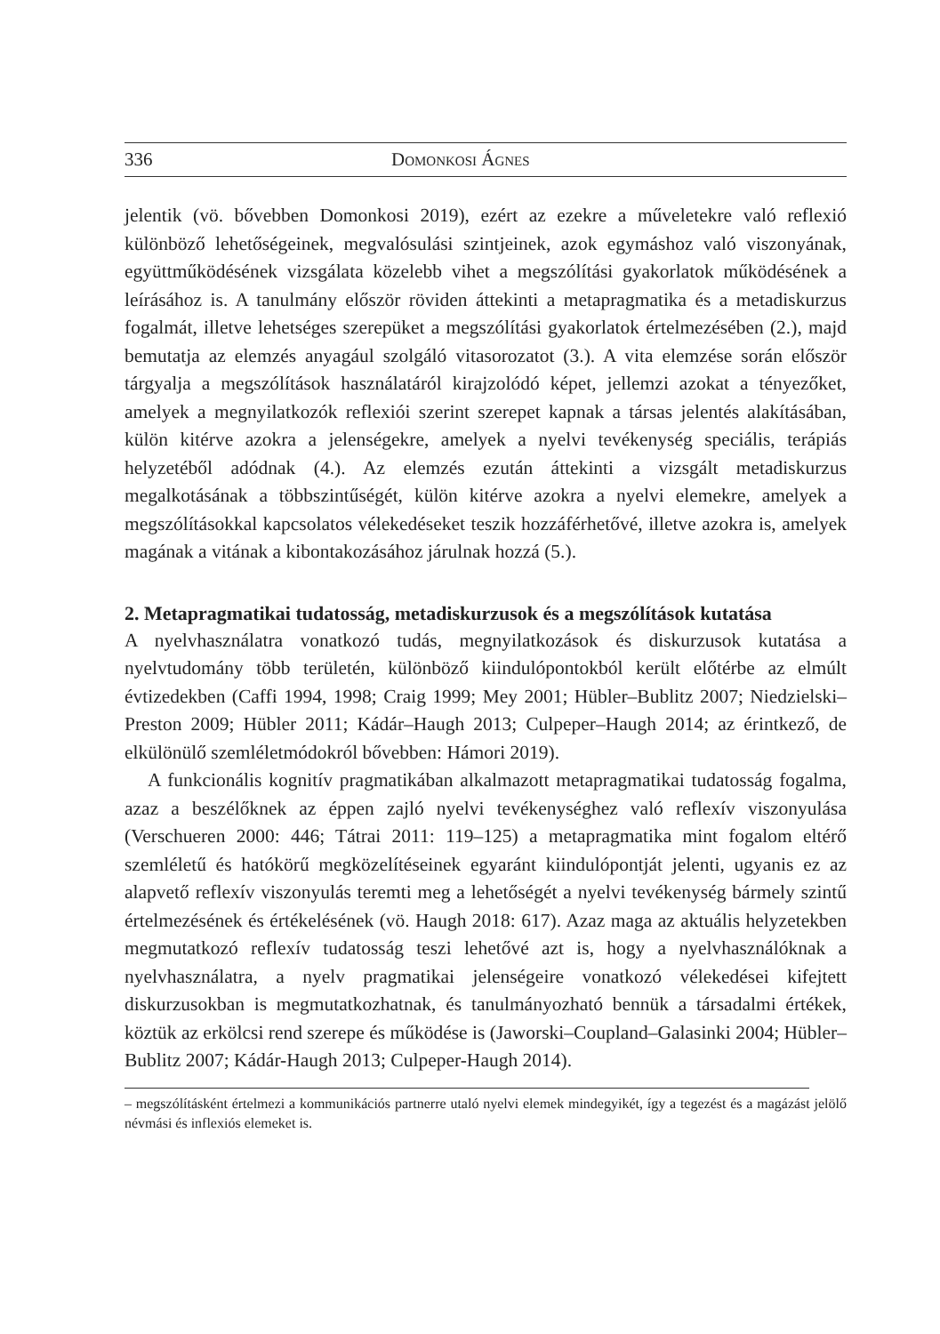336 Domonkosi Ágnes
jelentik (vö. bővebben Domonkosi 2019), ezért az ezekre a műveletekre való reflexió különböző lehetőségeinek, megvalósulási szintjeinek, azok egymáshoz való viszonyának, együttműködésének vizsgálata közelebb vihet a megszólítási gyakorlatok működésének a leírásához is. A tanulmány először röviden áttekinti a metapragmatika és a metadiskurzus fogalmát, illetve lehetséges szerepüket a megszólítási gyakorlatok értelmezésében (2.), majd bemutatja az elemzés anyagául szolgáló vitasorozatot (3.). A vita elemzése során először tárgyalja a megszólítások használatáról kirajzolódó képet, jellemzi azokat a tényezőket, amelyek a megnyilatkozók reflexiói szerint szerepet kapnak a társas jelentés alakításában, külön kitérve azokra a jelenségekre, amelyek a nyelvi tevékenység speciális, terápiás helyzetéből adódnak (4.). Az elemzés ezután áttekinti a vizsgált metadiskurzus megalkotásának a többszintűségét, külön kitérve azokra a nyelvi elemekre, amelyek a megszólításokkal kapcsolatos vélekedéseket teszik hozzáférhetővé, illetve azokra is, amelyek magának a vitának a kibontakozásához járulnak hozzá (5.).
2. Metapragmatikai tudatosság, metadiskurzusok és a megszólítások kutatása
A nyelvhasználatra vonatkozó tudás, megnyilatkozások és diskurzusok kutatása a nyelvtudomány több területén, különböző kiindulópontokból került előtérbe az elmúlt évtizedekben (Caffi 1994, 1998; Craig 1999; Mey 2001; Hübler–Bublitz 2007; Niedzielski–Preston 2009; Hübler 2011; Kádár–Haugh 2013; Culpeper–Haugh 2014; az érintkező, de elkülönülő szemléletmódokról bővebben: Hámori 2019).
A funkcionális kognitív pragmatikában alkalmazott metapragmatikai tudatosság fogalma, azaz a beszélőknek az éppen zajló nyelvi tevékenységhez való reflexív viszonyulása (Verschueren 2000: 446; Tátrai 2011: 119–125) a metapragmatika mint fogalom eltérő szemléletű és hatókörű megközelítéseinek egyaránt kiindulópontját jelenti, ugyanis ez az alapvető reflexív viszonyulás teremti meg a lehetőségét a nyelvi tevékenység bármely szintű értelmezésének és értékelésének (vö. Haugh 2018: 617). Azaz maga az aktuális helyzetekben megmutatkozó reflexív tudatosság teszi lehetővé azt is, hogy a nyelvhasználóknak a nyelvhasználatra, a nyelv pragmatikai jelenségeire vonatkozó vélekedései kifejtett diskurzusokban is megmutatkozhatnak, és tanulmányozható bennük a társadalmi értékek, köztük az erkölcsi rend szerepe és működése is (Jaworski–Coupland–Galasinki 2004; Hübler–Bublitz 2007; Kádár-Haugh 2013; Culpeper-Haugh 2014).
– megszólításként értelmezi a kommunikációs partnerre utaló nyelvi elemek mindegyikét, így a tegezést és a magázást jelölő névmási és inflexiós elemeket is.